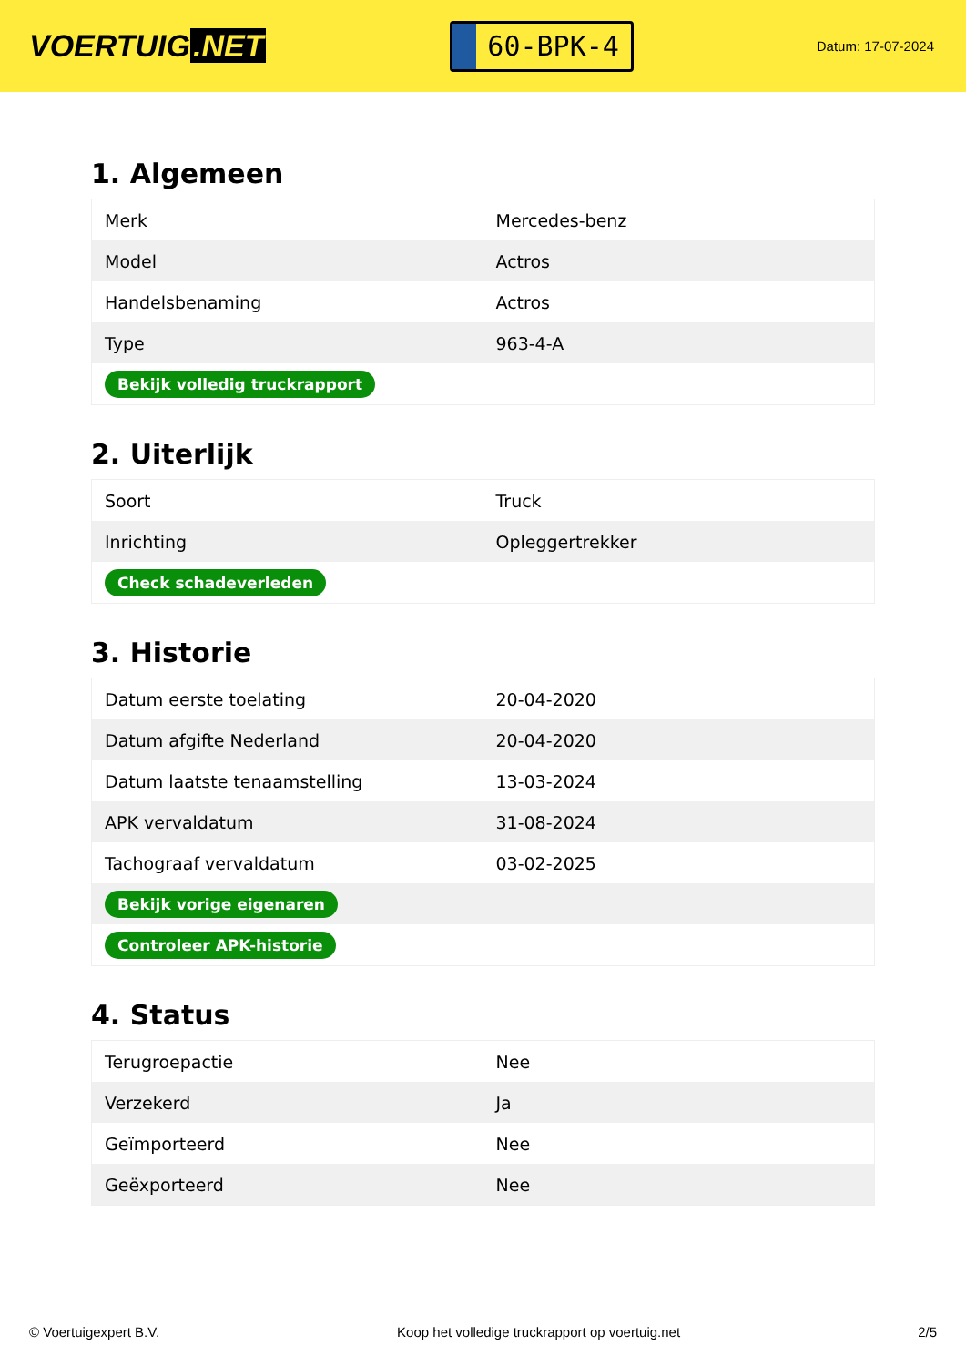VOERTUIG.NET
60-BPK-4
Datum: 17-07-2024
1. Algemeen
| Merk | Mercedes-benz |
| Model | Actros |
| Handelsbenaming | Actros |
| Type | 963-4-A |
| Bekijk volledig truckrapport | |
2. Uiterlijk
| Soort | Truck |
| Inrichting | Opleggertrekker |
| Check schadeverleden | |
3. Historie
| Datum eerste toelating | 20-04-2020 |
| Datum afgifte Nederland | 20-04-2020 |
| Datum laatste tenaamstelling | 13-03-2024 |
| APK vervaldatum | 31-08-2024 |
| Tachograaf vervaldatum | 03-02-2025 |
| Bekijk vorige eigenaren | |
| Controleer APK-historie | |
4. Status
| Terugroepactie | Nee |
| Verzekerd | Ja |
| Geïmporteerd | Nee |
| Geëxporteerd | Nee |
© Voertuigexpert B.V. Koop het volledige truckrapport op voertuig.net 2/5